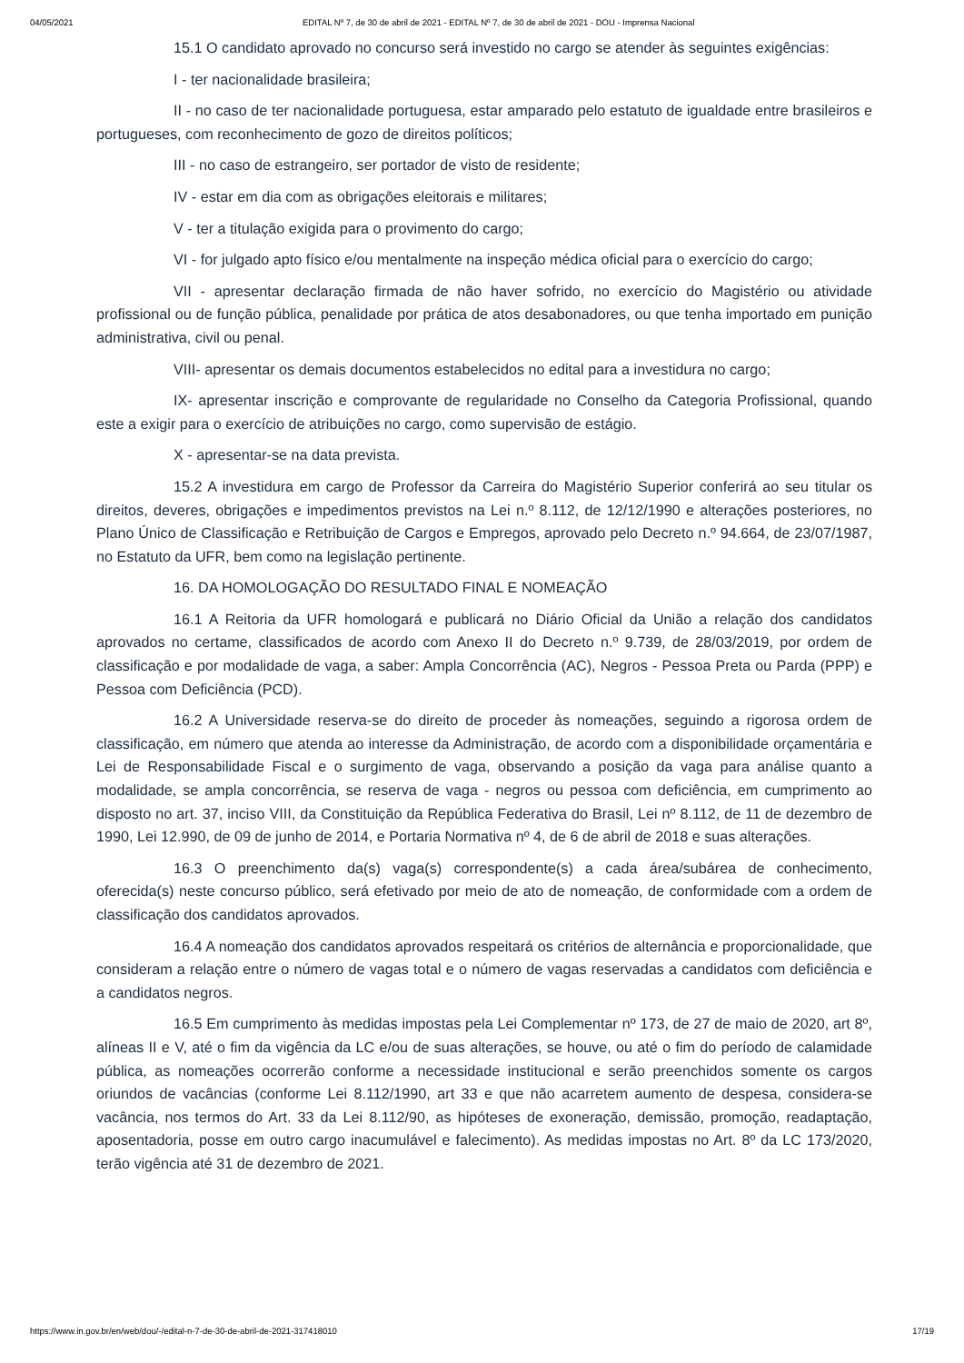04/05/2021 EDITAL Nº 7, de 30 de abril de 2021 - EDITAL Nº 7, de 30 de abril de 2021 - DOU - Imprensa Nacional
15.1 O candidato aprovado no concurso será investido no cargo se atender às seguintes exigências:
I - ter nacionalidade brasileira;
II - no caso de ter nacionalidade portuguesa, estar amparado pelo estatuto de igualdade entre brasileiros e portugueses, com reconhecimento de gozo de direitos políticos;
III - no caso de estrangeiro, ser portador de visto de residente;
IV - estar em dia com as obrigações eleitorais e militares;
V - ter a titulação exigida para o provimento do cargo;
VI - for julgado apto físico e/ou mentalmente na inspeção médica oficial para o exercício do cargo;
VII - apresentar declaração firmada de não haver sofrido, no exercício do Magistério ou atividade profissional ou de função pública, penalidade por prática de atos desabonadores, ou que tenha importado em punição administrativa, civil ou penal.
VIII- apresentar os demais documentos estabelecidos no edital para a investidura no cargo;
IX- apresentar inscrição e comprovante de regularidade no Conselho da Categoria Profissional, quando este a exigir para o exercício de atribuições no cargo, como supervisão de estágio.
X - apresentar-se na data prevista.
15.2 A investidura em cargo de Professor da Carreira do Magistério Superior conferirá ao seu titular os direitos, deveres, obrigações e impedimentos previstos na Lei n.º 8.112, de 12/12/1990 e alterações posteriores, no Plano Único de Classificação e Retribuição de Cargos e Empregos, aprovado pelo Decreto n.º 94.664, de 23/07/1987, no Estatuto da UFR, bem como na legislação pertinente.
16. DA HOMOLOGAÇÃO DO RESULTADO FINAL E NOMEAÇÃO
16.1 A Reitoria da UFR homologará e publicará no Diário Oficial da União a relação dos candidatos aprovados no certame, classificados de acordo com Anexo II do Decreto n.º 9.739, de 28/03/2019, por ordem de classificação e por modalidade de vaga, a saber: Ampla Concorrência (AC), Negros - Pessoa Preta ou Parda (PPP) e Pessoa com Deficiência (PCD).
16.2 A Universidade reserva-se do direito de proceder às nomeações, seguindo a rigorosa ordem de classificação, em número que atenda ao interesse da Administração, de acordo com a disponibilidade orçamentária e Lei de Responsabilidade Fiscal e o surgimento de vaga, observando a posição da vaga para análise quanto a modalidade, se ampla concorrência, se reserva de vaga - negros ou pessoa com deficiência, em cumprimento ao disposto no art. 37, inciso VIII, da Constituição da República Federativa do Brasil, Lei nº 8.112, de 11 de dezembro de 1990, Lei 12.990, de 09 de junho de 2014, e Portaria Normativa nº 4, de 6 de abril de 2018 e suas alterações.
16.3 O preenchimento da(s) vaga(s) correspondente(s) a cada área/subárea de conhecimento, oferecida(s) neste concurso público, será efetivado por meio de ato de nomeação, de conformidade com a ordem de classificação dos candidatos aprovados.
16.4 A nomeação dos candidatos aprovados respeitará os critérios de alternância e proporcionalidade, que consideram a relação entre o número de vagas total e o número de vagas reservadas a candidatos com deficiência e a candidatos negros.
16.5 Em cumprimento às medidas impostas pela Lei Complementar nº 173, de 27 de maio de 2020, art 8º, alíneas II e V, até o fim da vigência da LC e/ou de suas alterações, se houve, ou até o fim do período de calamidade pública, as nomeações ocorrerão conforme a necessidade institucional e serão preenchidos somente os cargos oriundos de vacâncias (conforme Lei 8.112/1990, art 33 e que não acarretem aumento de despesa, considera-se vacância, nos termos do Art. 33 da Lei 8.112/90, as hipóteses de exoneração, demissão, promoção, readaptação, aposentadoria, posse em outro cargo inacumulável e falecimento). As medidas impostas no Art. 8º da LC 173/2020, terão vigência até 31 de dezembro de 2021.
https://www.in.gov.br/en/web/dou/-/edital-n-7-de-30-de-abril-de-2021-317418010 17/19